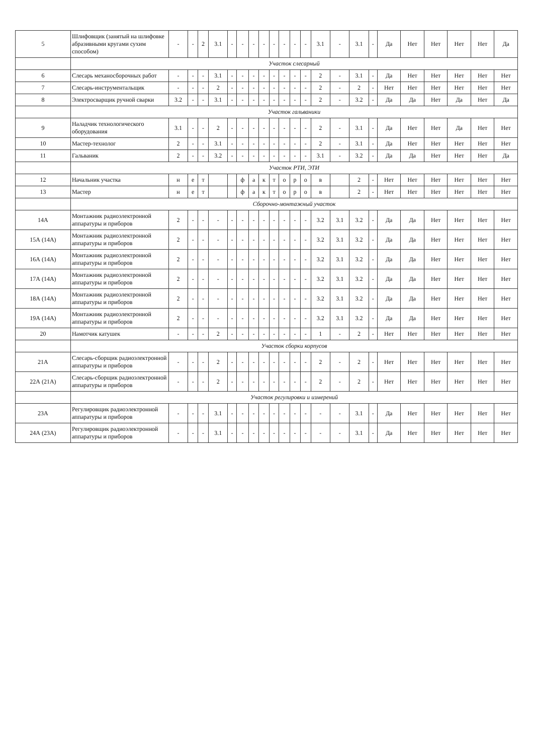| 5 | Шлифовщик (занятый на шлифовке абразивными кругами сухим способом) | - | - | 2 | 3.1 | - | - | - | - | - | - | - | - | 3.1 | - | 3.1 | - | Да | Нет | Нет | Нет | Нет | Да |
| | Участок слесарный | | | | | | | | | | | | | | | | | | | | | | |
| 6 | Слесарь механосборочных работ | - | - | - | 3.1 | - | - | - | - | - | - | - | - | 2 | - | 3.1 | - | Да | Нет | Нет | Нет | Нет | Нет |
| 7 | Слесарь-инструментальщик | - | - | - | 2 | - | - | - | - | - | - | - | - | 2 | - | 2 | - | Нет | Нет | Нет | Нет | Нет | Нет |
| 8 | Электросварщик ручной сварки | 3.2 | - | - | 3.1 | - | - | - | - | - | - | - | - | 2 | - | 3.2 | - | Да | Да | Нет | Да | Нет | Да |
| | Участок гальваники | | | | | | | | | | | | | | | | | | | | | | |
| 9 | Наладчик технологического оборудования | 3.1 | - | - | 2 | - | - | - | - | - | - | - | - | 2 | - | 3.1 | - | Да | Нет | Нет | Да | Нет | Нет |
| 10 | Мастер-технолог | 2 | - | - | 3.1 | - | - | - | - | - | - | - | - | 2 | - | 3.1 | - | Да | Нет | Нет | Нет | Нет | Нет |
| 11 | Гальваник | 2 | - | - | 3.2 | - | - | - | - | - | - | - | - | 3.1 | - | 3.2 | - | Да | Да | Нет | Нет | Нет | Да |
| | Участок РТИ, ЭТИ | | | | | | | | | | | | | | | | | | | | | | |
| 12 | Начальник участка | н | е | т | | | ф | а | к | т | о | р | о | в | | 2 | - | Нет | Нет | Нет | Нет | Нет | Нет |
| 13 | Мастер | н | е | т | | | ф | а | к | т | о | р | о | в | | 2 | - | Нет | Нет | Нет | Нет | Нет | Нет |
| | Сборочно-монтажный участок | | | | | | | | | | | | | | | | | | | | | | |
| 14А | Монтажник радиоэлектронной аппаратуры и приборов | 2 | - | - | - | - | - | - | - | - | - | - | - | 3.2 | 3.1 | 3.2 | - | Да | Да | Нет | Нет | Нет | Нет |
| 15А (14А) | Монтажник радиоэлектронной аппаратуры и приборов | 2 | - | - | - | - | - | - | - | - | - | - | - | 3.2 | 3.1 | 3.2 | - | Да | Да | Нет | Нет | Нет | Нет |
| 16А (14А) | Монтажник радиоэлектронной аппаратуры и приборов | 2 | - | - | - | - | - | - | - | - | - | - | - | 3.2 | 3.1 | 3.2 | - | Да | Да | Нет | Нет | Нет | Нет |
| 17А (14А) | Монтажник радиоэлектронной аппаратуры и приборов | 2 | - | - | - | - | - | - | - | - | - | - | - | 3.2 | 3.1 | 3.2 | - | Да | Да | Нет | Нет | Нет | Нет |
| 18А (14А) | Монтажник радиоэлектронной аппаратуры и приборов | 2 | - | - | - | - | - | - | - | - | - | - | - | 3.2 | 3.1 | 3.2 | - | Да | Да | Нет | Нет | Нет | Нет |
| 19А (14А) | Монтажник радиоэлектронной аппаратуры и приборов | 2 | - | - | - | - | - | - | - | - | - | - | - | 3.2 | 3.1 | 3.2 | - | Да | Да | Нет | Нет | Нет | Нет |
| 20 | Намотчик катушек | - | - | - | 2 | - | - | - | - | - | - | - | - | 1 | - | 2 | - | Нет | Нет | Нет | Нет | Нет | Нет |
| | Участок сборки корпусов | | | | | | | | | | | | | | | | | | | | | | |
| 21А | Слесарь-сборщик радиоэлектронной аппаратуры и приборов | - | - | - | 2 | - | - | - | - | - | - | - | - | 2 | - | 2 | - | Нет | Нет | Нет | Нет | Нет | Нет |
| 22А (21А) | Слесарь-сборщик радиоэлектронной аппаратуры и приборов | - | - | - | 2 | - | - | - | - | - | - | - | - | 2 | - | 2 | - | Нет | Нет | Нет | Нет | Нет | Нет |
| | Участок регулировки и измерений | | | | | | | | | | | | | | | | | | | | | | |
| 23А | Регулировщик радиоэлектронной аппаратуры и приборов | - | - | - | 3.1 | - | - | - | - | - | - | - | - | - | - | 3.1 | - | Да | Нет | Нет | Нет | Нет | Нет |
| 24А (23А) | Регулировщик радиоэлектронной аппаратуры и приборов | - | - | - | 3.1 | - | - | - | - | - | - | - | - | - | - | 3.1 | - | Да | Нет | Нет | Нет | Нет | Нет |